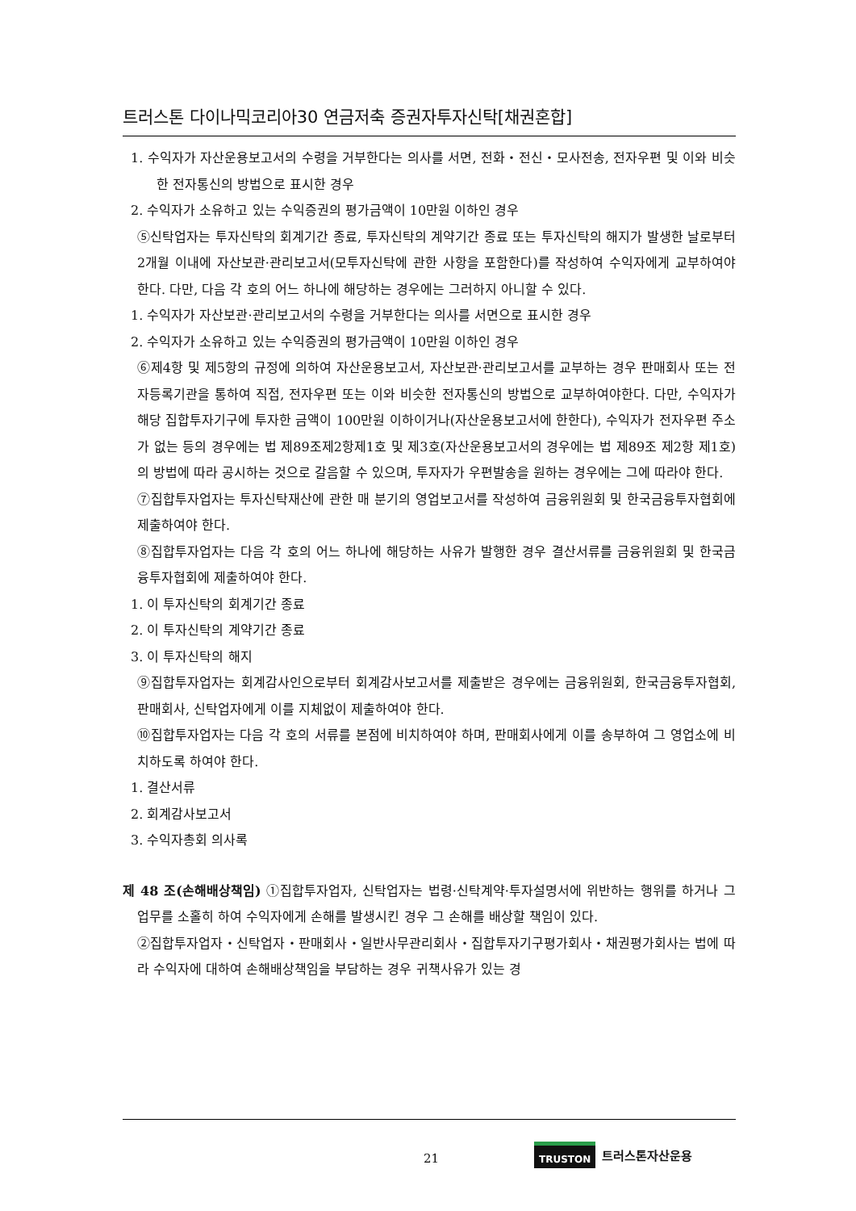트러스톤 다이나믹코리아30 연금저축 증권자투자신탁[채권혼합]
1. 수익자가 자산운용보고서의 수령을 거부한다는 의사를 서면, 전화・전신・모사전송, 전자우편 및 이와 비슷한 전자통신의 방법으로 표시한 경우
2. 수익자가 소유하고 있는 수익증권의 평가금액이 10만원 이하인 경우
⑤신탁업자는 투자신탁의 회계기간 종료, 투자신탁의 계약기간 종료 또는 투자신탁의 해지가 발생한 날로부터 2개월 이내에 자산보관·관리보고서(모투자신탁에 관한 사항을 포함한다)를 작성하여 수익자에게 교부하여야 한다. 다만, 다음 각 호의 어느 하나에 해당하는 경우에는 그러하지 아니할 수 있다.
1. 수익자가 자산보관·관리보고서의 수령을 거부한다는 의사를 서면으로 표시한 경우
2. 수익자가 소유하고 있는 수익증권의 평가금액이 10만원 이하인 경우
⑥제4항 및 제5항의 규정에 의하여 자산운용보고서, 자산보관·관리보고서를 교부하는 경우 판매회사 또는 전자등록기관을 통하여 직접, 전자우편 또는 이와 비슷한 전자통신의 방법으로 교부하여야한다. 다만, 수익자가 해당 집합투자기구에 투자한 금액이 100만원 이하이거나(자산운용보고서에 한한다), 수익자가 전자우편 주소가 없는 등의 경우에는 법 제89조제2항제1호 및 제3호(자산운용보고서의 경우에는 법 제89조 제2항 제1호)의 방법에 따라 공시하는 것으로 갈음할 수 있으며, 투자자가 우편발송을 원하는 경우에는 그에 따라야 한다.
⑦집합투자업자는 투자신탁재산에 관한 매 분기의 영업보고서를 작성하여 금융위원회 및 한국금융투자협회에 제출하여야 한다.
⑧집합투자업자는 다음 각 호의 어느 하나에 해당하는 사유가 발행한 경우 결산서류를 금융위원회 및 한국금융투자협회에 제출하여야 한다.
1. 이 투자신탁의 회계기간 종료
2. 이 투자신탁의 계약기간 종료
3. 이 투자신탁의 해지
⑨집합투자업자는 회계감사인으로부터 회계감사보고서를 제출받은 경우에는 금융위원회, 한국금융투자협회, 판매회사, 신탁업자에게 이를 지체없이 제출하여야 한다.
⑩집합투자업자는 다음 각 호의 서류를 본점에 비치하여야 하며, 판매회사에게 이를 송부하여 그 영업소에 비치하도록 하여야 한다.
1. 결산서류
2. 회계감사보고서
3. 수익자총회 의사록
제 48 조(손해배상책임) ①집합투자업자, 신탁업자는 법령·신탁계약·투자설명서에 위반하는 행위를 하거나 그 업무를 소홀히 하여 수익자에게 손해를 발생시킨 경우 그 손해를 배상할 책임이 있다.
②집합투자업자・신탁업자・판매회사・일반사무관리회사・집합투자기구평가회사・채권평가회사는 법에 따라 수익자에 대하여 손해배상책임을 부담하는 경우 귀책사유가 있는 경
21
TRUSTON 트러스톤자산운용